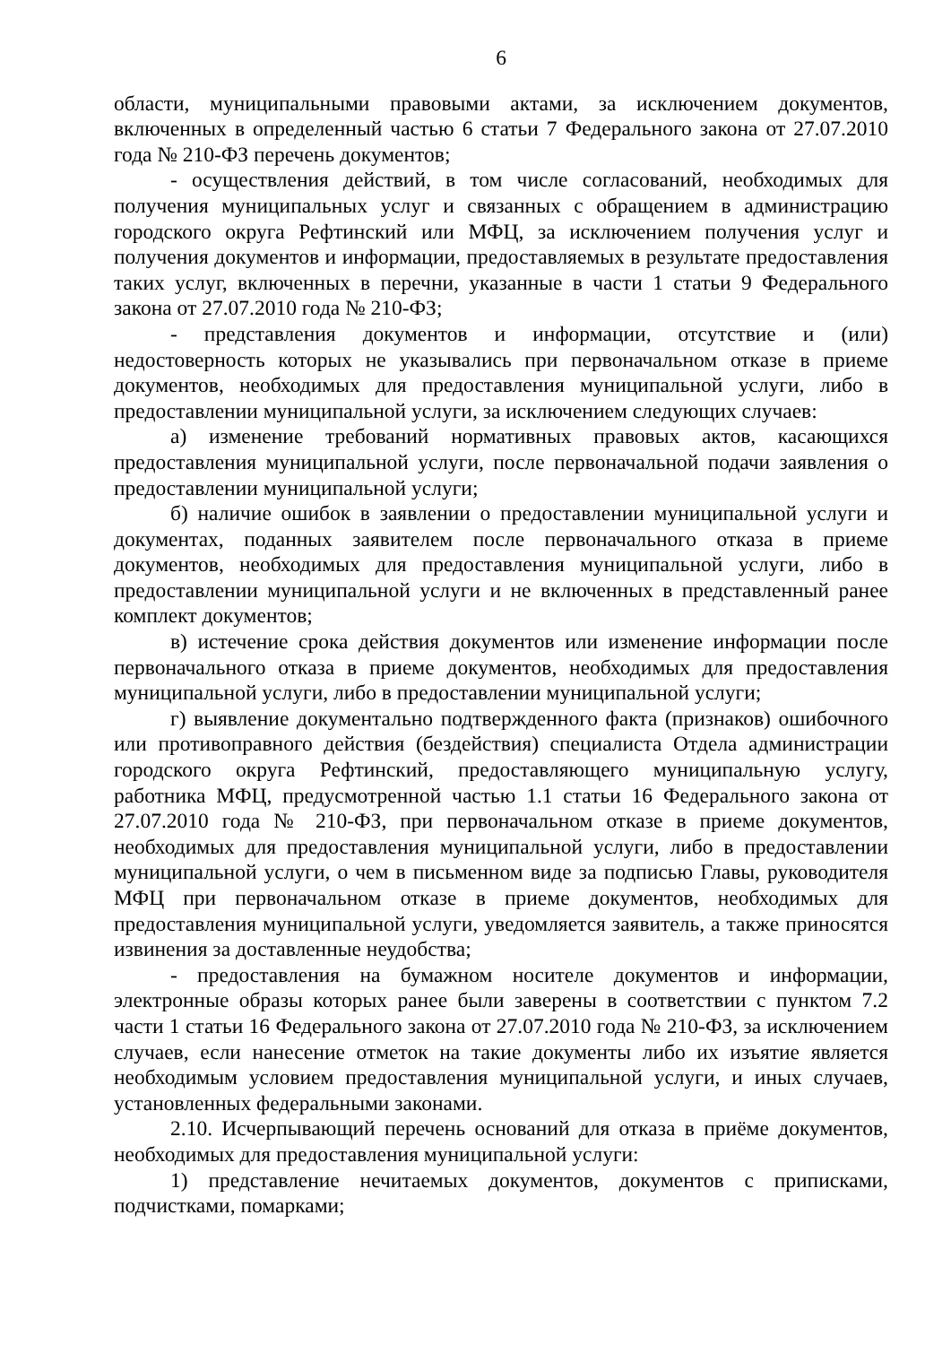6
области, муниципальными правовыми актами, за исключением документов, включенных в определенный частью 6 статьи 7 Федерального закона от 27.07.2010 года № 210-ФЗ перечень документов;
- осуществления действий, в том числе согласований, необходимых для получения муниципальных услуг и связанных с обращением в администрацию городского округа Рефтинский или МФЦ, за исключением получения услуг и получения документов и информации, предоставляемых в результате предоставления таких услуг, включенных в перечни, указанные в части 1 статьи 9 Федерального закона от 27.07.2010 года № 210-ФЗ;
- представления документов и информации, отсутствие и (или) недостоверность которых не указывались при первоначальном отказе в приеме документов, необходимых для предоставления муниципальной услуги, либо в предоставлении муниципальной услуги, за исключением следующих случаев:
а) изменение требований нормативных правовых актов, касающихся предоставления муниципальной услуги, после первоначальной подачи заявления о предоставлении муниципальной услуги;
б) наличие ошибок в заявлении о предоставлении муниципальной услуги и документах, поданных заявителем после первоначального отказа в приеме документов, необходимых для предоставления муниципальной услуги, либо в предоставлении муниципальной услуги и не включенных в представленный ранее комплект документов;
в) истечение срока действия документов или изменение информации после первоначального отказа в приеме документов, необходимых для предоставления муниципальной услуги, либо в предоставлении муниципальной услуги;
г) выявление документально подтвержденного факта (признаков) ошибочного или противоправного действия (бездействия) специалиста Отдела администрации городского округа Рефтинский, предоставляющего муниципальную услугу, работника МФЦ, предусмотренной частью 1.1 статьи 16 Федерального закона от 27.07.2010 года № 210-ФЗ, при первоначальном отказе в приеме документов, необходимых для предоставления муниципальной услуги, либо в предоставлении муниципальной услуги, о чем в письменном виде за подписью Главы, руководителя МФЦ при первоначальном отказе в приеме документов, необходимых для предоставления муниципальной услуги, уведомляется заявитель, а также приносятся извинения за доставленные неудобства;
- предоставления на бумажном носителе документов и информации, электронные образы которых ранее были заверены в соответствии с пунктом 7.2 части 1 статьи 16 Федерального закона от 27.07.2010 года № 210-ФЗ, за исключением случаев, если нанесение отметок на такие документы либо их изъятие является необходимым условием предоставления муниципальной услуги, и иных случаев, установленных федеральными законами.
2.10. Исчерпывающий перечень оснований для отказа в приёме документов, необходимых для предоставления муниципальной услуги:
1) представление нечитаемых документов, документов с приписками, подчистками, помарками;